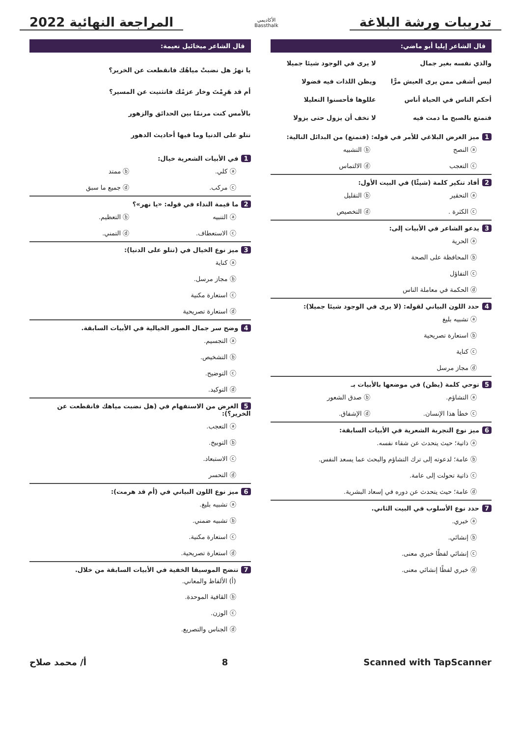تدريبات ورشة البلاغة
الأكاديمي
Bassthalk
المراجعة النهائية 2022
قال الشاعر إيليا أبو ماضي:
والذي نفسه بغير جمال لا يرى في الوجود شيئا جميلا ليس أشقى ممن يرى العيش مرًّا ويظن اللذات فيه فضولا أحكم الناس في الحياة أناس عللوها فأحسنوا التعليلا فتمتع بالصبح ما دمت فيه لا تخف أن يزول حتى يزولا
1 ميز الغرض البلاغي للأمر في قوله: (فتمتع) من البدائل التالية:
ⓐ النصح ⓑ التشبيه ⓒ التعجب ⓓ الالتماس
2 أفاد تنكير كلمة (شيئًا) في البيت الأول:
ⓐ التحقير ⓑ التقليل ⓒ الكثرة . ⓓ التخصيص
3 يدعو الشاعر في الأبيات إلى:
ⓐ الحرية
ⓑ المحافظة على الصحة
ⓒ التفاؤل
ⓓ الحكمة في معاملة الناس
4 حدد اللون البياني لقوله: (لا يرى في الوجود شيئا جميلا):
ⓐ تشبيه بليغ
ⓑ استعارة تصريحية
ⓒ كناية
ⓓ مجاز مرسل
5 توحي كلمة (يظن) في موضعها بالأبيات بـ
ⓐ التشاؤم. ⓑ صدق الشعور ⓒ خطأ هذا الإنسان. ⓓ الإشفاق.
6 ميز نوع التجربة الشعرية في الأبيات السابقة:
ⓐ ذاتية؛ حيث يتحدث عن شقاء نفسه.
ⓑ عامة؛ لدعوته إلى ترك التشاؤم والبحث عما يسعد النفس.
ⓒ ذاتية تحولت إلى عامة.
ⓓ عامة؛ حيث يتحدث عن دوره في إسعاد البشرية.
7 حدد نوع الأسلوب في البيت الثاني.
ⓐ خبري.
ⓑ إنشائي.
ⓒ إنشائي لفظًا خبري معنى.
ⓓ خبري لفظًا إنشائي معنى.
قال الشاعر ميخائيل نعيمة:
يا نهرُ هل نضبتْ مياهُك فانقطعت عن الخرير؟
أم قد هَرِمْتَ وخار عزمُك فانثنيت عن المسير؟
بالأمس كنت مرنمًا بين الحدائق والزهور
تتلو على الدنيا وما فيها أحاديث الدهور
1 في الأبيات الشعرية خيال:
ⓐ كلي. ⓑ ممتد ⓒ مركب. ⓓ جميع ما سبق
2 ما قيمة النداء في قوله: «يا نهر»؟
ⓐ التنبيه ⓑ التعظيم. ⓒ الاستعطاف. ⓓ التمني.
3 ميز نوع الخيال في (تتلو على الدنيا):
ⓐ كناية
ⓑ مجاز مرسل.
ⓒ استعارة مكنية
ⓓ استعارة تصريحية
4 وضح سر جمال الصور الخيالية في الأبيات السابقة.
ⓐ التجسيم.
ⓑ التشخيص.
ⓒ التوضيح.
ⓓ التوكيد.
5 الغرض من الاستفهام في (هل نضبت مياهك فانقطعت عن الخرير؟):
ⓐ التعجب.
ⓑ التوبيخ.
ⓒ الاستبعاد.
ⓓ التحسر
6 ميز نوع اللون البياني في (أم قد هرمت):
ⓐ تشبيه بليغ.
ⓑ تشبيه ضمني.
ⓒ استعارة مكنية.
ⓓ استعارة تصريحية.
7 تتضح الموسيقا الخفية في الأبيات السابقة من خلال.
(أ) الألفاظ والمعاني.
ⓑ القافية الموحدة.
ⓒ الوزن.
ⓓ الجناس والتصريع.
Scanned with TapScanner 8 أ/ محمد صلاح